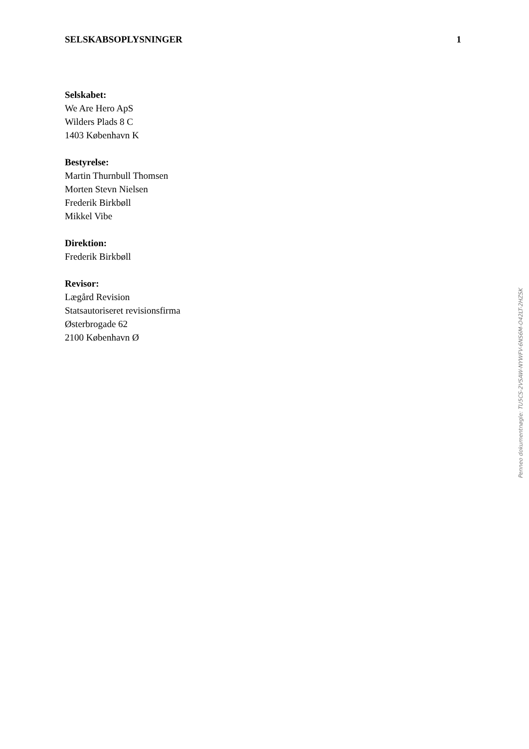SELSKABSOPLYSNINGER 1
Selskabet:
We Are Hero ApS
Wilders Plads 8 C
1403 København K
Bestyrelse:
Martin Thurnbull Thomsen
Morten Stevn Nielsen
Frederik Birkbøll
Mikkel Vibe
Direktion:
Frederik Birkbøll
Revisor:
Lægård Revision
Statsautoriseret revisionsfirma
Østerbrogade 62
2100 København Ø
Penneo dokumentnøgle: TU5CS-2VSAW-NYWFV-6NS6M-O42LT-2HZSK